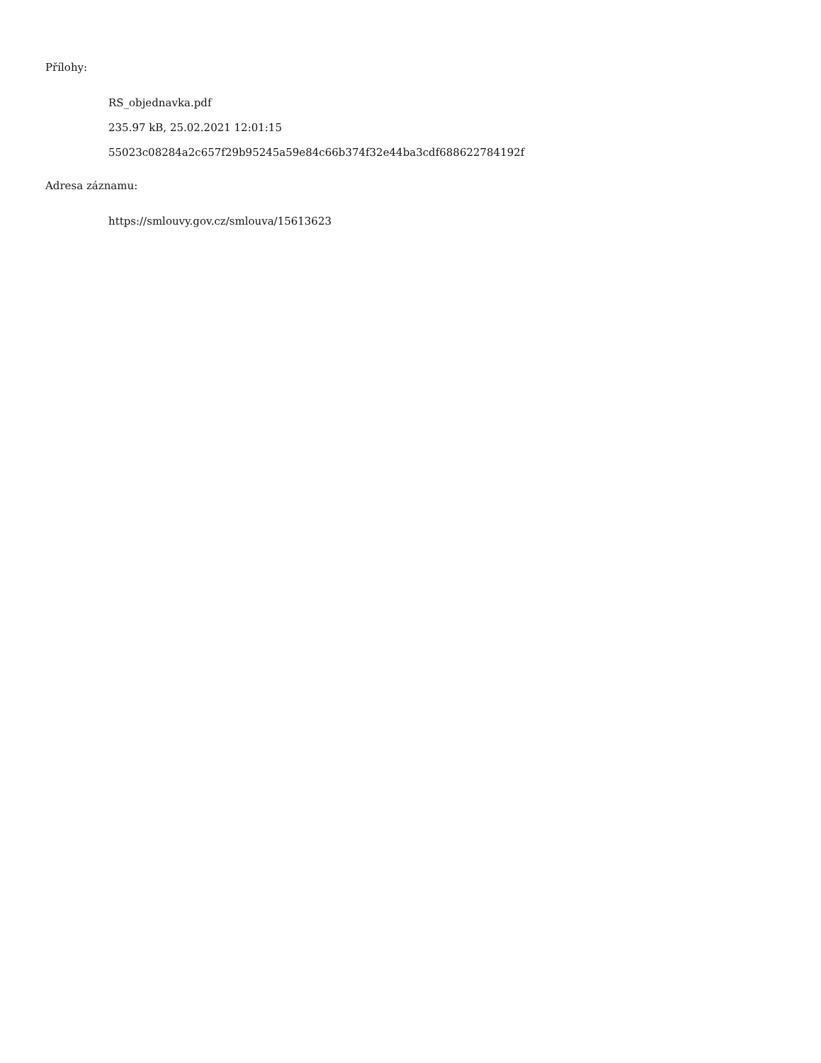Přílohy:
RS_objednavka.pdf
235.97 kB, 25.02.2021 12:01:15
55023c08284a2c657f29b95245a59e84c66b374f32e44ba3cdf688622784192f
Adresa záznamu:
https://smlouvy.gov.cz/smlouva/15613623